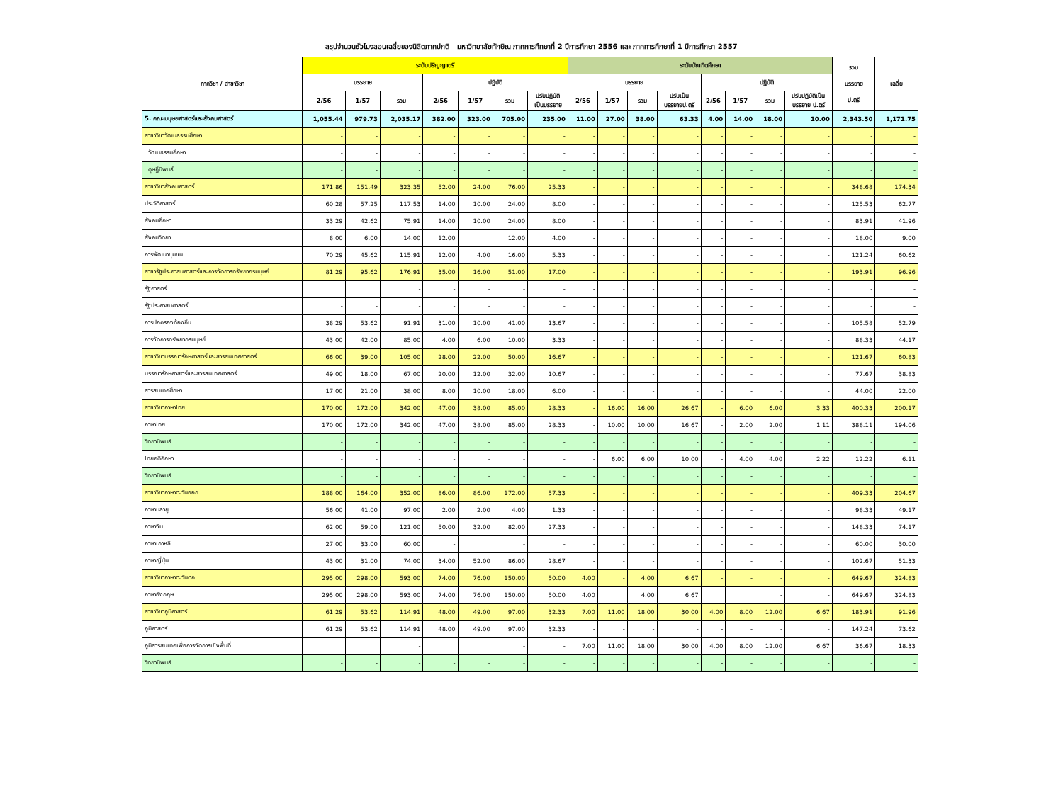สรุปจำนวนชั่วโมงสอนเฉลี่ยของนิสิตภาคปกติ มหาวิทยาลัยทักษิณ ภาคการศึกษาที่ 2 ปีการศึกษา 2556 และ ภาคการศึกษาที่ 1 ปีการศึกษา 2557
| ภาควิชา / สาขาวิชา | ระดับปริญญาตรี | | | | | | | ระดับบัณฑิตศึกษา | | | | | | | | รวม บรรยาย ป.ตรี | เฉลี่ย |
| --- | --- | --- | --- | --- | --- | --- | --- | --- | --- | --- | --- | --- | --- | --- | --- | --- | --- |
| | บรรยาย | | | ปฏิบัติ | | | | บรรยาย | | | | ปฏิบัติ | | | | | |
| | 2/56 | 1/57 | รวม | 2/56 | 1/57 | รวม | ปรับปฏิบัติ เป็นบรรยาย | 2/56 | 1/57 | รวม | ปรับเป็น บรรยายป.ตรี | 2/56 | 1/57 | รวม | ปรับปฏิบัติเป็น บรรยาย ป.ตรี | | |
| 5. คณะมนุษยศาสตร์และสังคมศาสตร์ | 1,055.44 | 979.73 | 2,035.17 | 382.00 | 323.00 | 705.00 | 235.00 | 11.00 | 27.00 | 38.00 | 63.33 | 4.00 | 14.00 | 18.00 | 10.00 | 2,343.50 | 1,171.75 |
| สาขาวิชาวัฒนธรรมศึกษา | - | - | - | - | - | - | - | - | - | - | - | - | - | - | - | - | - |
| วัฒนธรรมศึกษา | - | - | - | - | - | - | - | - | - | - | - | - | - | - | - | - | - |
| ดุษฎีนิพนธ์ | - | - | - | - | - | - | - | - | - | - | - | - | - | - | - | - | - |
| สาขาวิชาสังคมศาสตร์ | 171.86 | 151.49 | 323.35 | 52.00 | 24.00 | 76.00 | 25.33 | - | - | - | - | - | - | - | - | 348.68 | 174.34 |
| ประวัติศาสตร์ | 60.28 | 57.25 | 117.53 | 14.00 | 10.00 | 24.00 | 8.00 | - | - | - | - | - | - | - | - | 125.53 | 62.77 |
| สังคมศึกษา | 33.29 | 42.62 | 75.91 | 14.00 | 10.00 | 24.00 | 8.00 | - | - | - | - | - | - | - | - | 83.91 | 41.96 |
| สังคมวิทยา | 8.00 | 6.00 | 14.00 | 12.00 | | 12.00 | 4.00 | - | - | - | - | - | - | - | - | 18.00 | 9.00 |
| การพัฒนาชุมชน | 70.29 | 45.62 | 115.91 | 12.00 | 4.00 | 16.00 | 5.33 | - | - | - | - | - | - | - | - | 121.24 | 60.62 |
| สาขารัฐประศาสนศาสตร์และการจัดการทรัพยากรมนุษย์ | 81.29 | 95.62 | 176.91 | 35.00 | 16.00 | 51.00 | 17.00 | - | - | - | - | - | - | - | - | 193.91 | 96.96 |
| รัฐศาสตร์ | | | - | - | - | - | - | - | - | - | - | - | - | - | - | - | - |
| รัฐประศาสนศาสตร์ | - | - | - | - | - | - | - | - | - | - | - | - | - | - | - | - | - |
| การปกครองท้องถิ่น | 38.29 | 53.62 | 91.91 | 31.00 | 10.00 | 41.00 | 13.67 | - | - | - | - | - | - | - | - | 105.58 | 52.79 |
| การจัดการทรัพยากรมนุษย์ | 43.00 | 42.00 | 85.00 | 4.00 | 6.00 | 10.00 | 3.33 | - | - | - | - | - | - | - | - | 88.33 | 44.17 |
| สาขาวิชาบรรณารักษศาสตร์และสารสนเทศศาสตร์ | 66.00 | 39.00 | 105.00 | 28.00 | 22.00 | 50.00 | 16.67 | - | - | - | - | - | - | - | - | 121.67 | 60.83 |
| บรรณารักษศาสตร์และสารสนเทศศาสตร์ | 49.00 | 18.00 | 67.00 | 20.00 | 12.00 | 32.00 | 10.67 | - | - | - | - | - | - | - | - | 77.67 | 38.83 |
| สารสนเทศศึกษา | 17.00 | 21.00 | 38.00 | 8.00 | 10.00 | 18.00 | 6.00 | - | - | - | - | - | - | - | - | 44.00 | 22.00 |
| สาขาวิชาภาษาไทย | 170.00 | 172.00 | 342.00 | 47.00 | 38.00 | 85.00 | 28.33 | - | 16.00 | 16.00 | 26.67 | - | 6.00 | 6.00 | 3.33 | 400.33 | 200.17 |
| ภาษาไทย | 170.00 | 172.00 | 342.00 | 47.00 | 38.00 | 85.00 | 28.33 | - | 10.00 | 10.00 | 16.67 | - | 2.00 | 2.00 | 1.11 | 388.11 | 194.06 |
| วิทยานิพนธ์ | - | - | - | - | - | - | - | - | - | - | - | - | - | - | - | - | - |
| ไทยคดีศึกษา | - | - | - | - | - | - | - | - | 6.00 | 6.00 | 10.00 | - | 4.00 | 4.00 | 2.22 | 12.22 | 6.11 |
| วิทยานิพนธ์ | - | - | - | - | - | - | - | - | - | - | - | - | - | - | - | - | - |
| สาขาวิชาภาษาตะวันออก | 188.00 | 164.00 | 352.00 | 86.00 | 86.00 | 172.00 | 57.33 | - | - | - | - | - | - | - | - | 409.33 | 204.67 |
| ภาษามลายู | 56.00 | 41.00 | 97.00 | 2.00 | 2.00 | 4.00 | 1.33 | - | - | - | - | - | - | - | - | 98.33 | 49.17 |
| ภาษาจีน | 62.00 | 59.00 | 121.00 | 50.00 | 32.00 | 82.00 | 27.33 | - | - | - | - | - | - | - | - | 148.33 | 74.17 |
| ภาษาเกาหลี | 27.00 | 33.00 | 60.00 | - | | - | - | - | - | - | - | - | - | - | - | 60.00 | 30.00 |
| ภาษาญี่ปุ่น | 43.00 | 31.00 | 74.00 | 34.00 | 52.00 | 86.00 | 28.67 | - | - | - | - | - | - | - | - | 102.67 | 51.33 |
| สาขาวิชาภาษาตะวันตก | 295.00 | 298.00 | 593.00 | 74.00 | 76.00 | 150.00 | 50.00 | 4.00 | - | 4.00 | 6.67 | - | - | - | - | 649.67 | 324.83 |
| ภาษาอังกฤษ | 295.00 | 298.00 | 593.00 | 74.00 | 76.00 | 150.00 | 50.00 | 4.00 | | 4.00 | 6.67 | | | - | - | 649.67 | 324.83 |
| สาขาวิชาภูมิศาสตร์ | 61.29 | 53.62 | 114.91 | 48.00 | 49.00 | 97.00 | 32.33 | 7.00 | 11.00 | 18.00 | 30.00 | 4.00 | 8.00 | 12.00 | 6.67 | 183.91 | 91.96 |
| ภูมิศาสตร์ | 61.29 | 53.62 | 114.91 | 48.00 | 49.00 | 97.00 | 32.33 | - | - | - | - | - | - | - | - | 147.24 | 73.62 |
| ภูมิสารสนเทศเพื่อการจัดการเชิงพื้นที่ | | | - | | | - | - | 7.00 | 11.00 | 18.00 | 30.00 | 4.00 | 8.00 | 12.00 | 6.67 | 36.67 | 18.33 |
| วิทยานิพนธ์ | - | - | - | - | - | - | - | - | - | - | - | - | - | - | - | - | - |